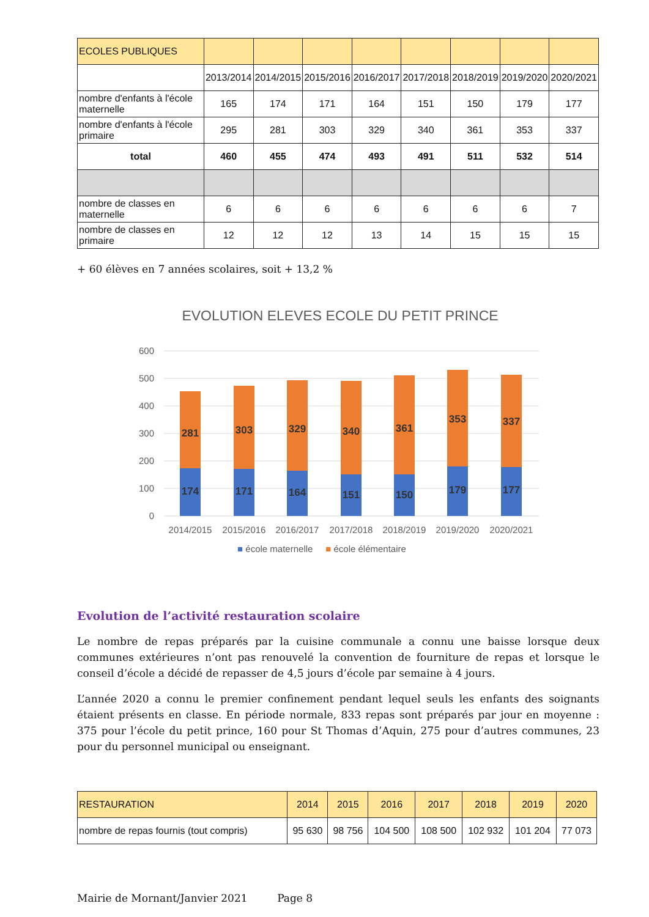| ECOLES PUBLIQUES | | | | | | | | |
| | 2013/2014 | 2014/2015 | 2015/2016 | 2016/2017 | 2017/2018 | 2018/2019 | 2019/2020 | 2020/2021 |
| nombre d'enfants à l'école maternelle | 165 | 174 | 171 | 164 | 151 | 150 | 179 | 177 |
| nombre d'enfants à l'école primaire | 295 | 281 | 303 | 329 | 340 | 361 | 353 | 337 |
| total | 460 | 455 | 474 | 493 | 491 | 511 | 532 | 514 |
| nombre de classes en maternelle | 6 | 6 | 6 | 6 | 6 | 6 | 6 | 7 |
| nombre de classes en primaire | 12 | 12 | 12 | 13 | 14 | 15 | 15 | 15 |
+ 60 élèves en 7 années scolaires, soit + 13,2 %
EVOLUTION ELEVES ECOLE DU PETIT PRINCE
600
500
400
300
200
100
0
281
174
303
171
329
164
340
151
361
150
353
179
337
177
2014/2015
2015/2016
2016/2017
2017/2018
2018/2019
2019/2020
2020/2021
■ école maternelle ■ école élémentaire
Evolution de l’activité restauration scolaire
Le nombre de repas préparés par la cuisine communale a connu une baisse lorsque deux communes extérieures n’ont pas renouvelé la convention de fourniture de repas et lorsque le conseil d’école a décidé de repasser de 4,5 jours d’école par semaine à 4 jours.
L’année 2020 a connu le premier confinement pendant lequel seuls les enfants des soignants étaient présents en classe. En période normale, 833 repas sont préparés par jour en moyenne : 375 pour l’école du petit prince, 160 pour St Thomas d’Aquin, 275 pour d’autres communes, 23 pour du personnel municipal ou enseignant.
| RESTAURATION | 2014 | 2015 | 2016 | 2017 | 2018 | 2019 | 2020 |
| nombre de repas fournis (tout compris) | 95 630 | 98 756 | 104 500 | 108 500 | 102 932 | 101 204 | 77 073 |
Mairie de Mornant/Janvier 2021 Page 8